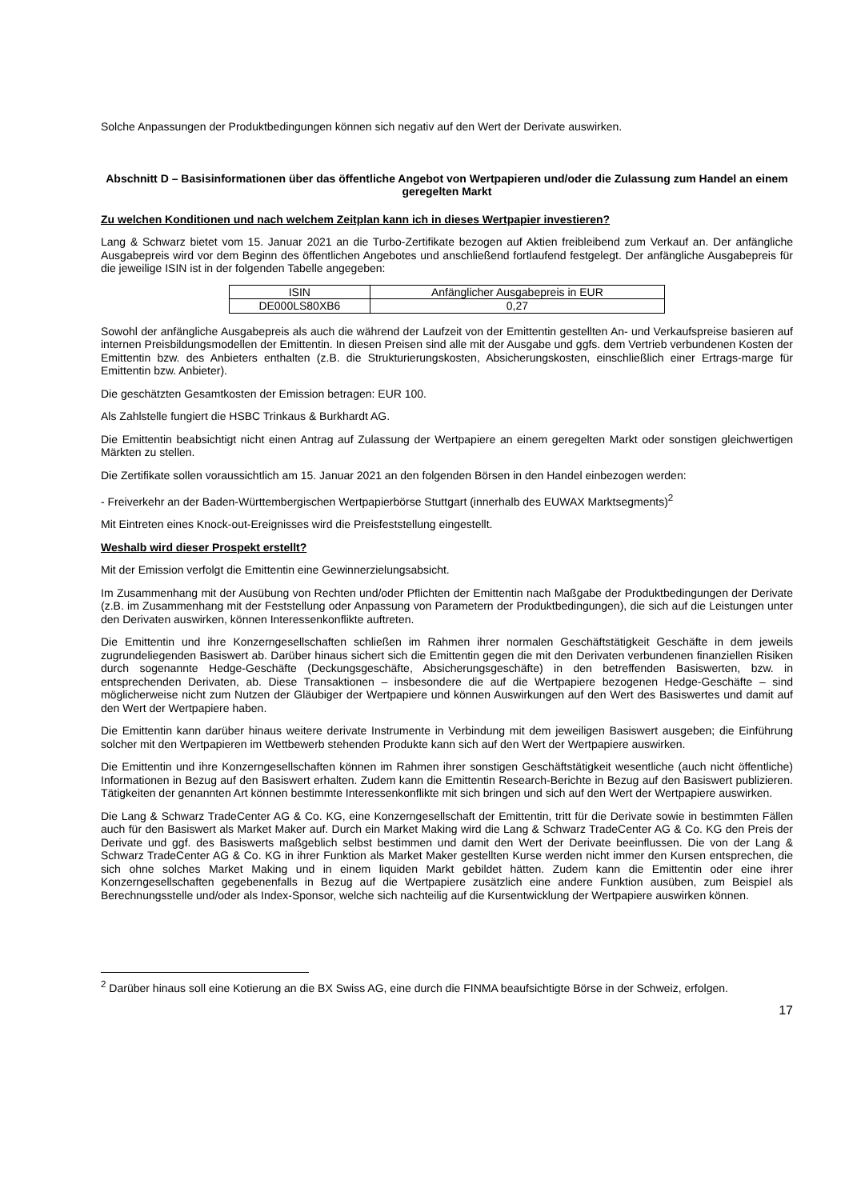Solche Anpassungen der Produktbedingungen können sich negativ auf den Wert der Derivate auswirken.
Abschnitt D – Basisinformationen über das öffentliche Angebot von Wertpapieren und/oder die Zulassung zum Handel an einem geregelten Markt
Zu welchen Konditionen und nach welchem Zeitplan kann ich in dieses Wertpapier investieren?
Lang & Schwarz bietet vom 15. Januar 2021 an die Turbo-Zertifikate bezogen auf Aktien freibleibend zum Verkauf an. Der anfängliche Ausgabepreis wird vor dem Beginn des öffentlichen Angebotes und anschließend fortlaufend festgelegt. Der anfängliche Ausgabepreis für die jeweilige ISIN ist in der folgenden Tabelle angegeben:
| ISIN | Anfänglicher Ausgabepreis in EUR |
| --- | --- |
| DE000LS80XB6 | 0,27 |
Sowohl der anfängliche Ausgabepreis als auch die während der Laufzeit von der Emittentin gestellten An- und Verkaufspreise basieren auf internen Preisbildungsmodellen der Emittentin. In diesen Preisen sind alle mit der Ausgabe und ggfs. dem Vertrieb verbundenen Kosten der Emittentin bzw. des Anbieters enthalten (z.B. die Strukturierungskosten, Absicherungskosten, einschließlich einer Ertrags-marge für Emittentin bzw. Anbieter).
Die geschätzten Gesamtkosten der Emission betragen: EUR 100.
Als Zahlstelle fungiert die HSBC Trinkaus & Burkhardt AG.
Die Emittentin beabsichtigt nicht einen Antrag auf Zulassung der Wertpapiere an einem geregelten Markt oder sonstigen gleichwertigen Märkten zu stellen.
Die Zertifikate sollen voraussichtlich am 15. Januar 2021 an den folgenden Börsen in den Handel einbezogen werden:
- Freiverkehr an der Baden-Württembergischen Wertpapierbörse Stuttgart (innerhalb des EUWAX Marktsegments)<sup>2</sup>
Mit Eintreten eines Knock-out-Ereignisses wird die Preisfeststellung eingestellt.
Weshalb wird dieser Prospekt erstellt?
Mit der Emission verfolgt die Emittentin eine Gewinnerzielungsabsicht.
Im Zusammenhang mit der Ausübung von Rechten und/oder Pflichten der Emittentin nach Maßgabe der Produktbedingungen der Derivate (z.B. im Zusammenhang mit der Feststellung oder Anpassung von Parametern der Produktbedingungen), die sich auf die Leistungen unter den Derivaten auswirken, können Interessenkonflikte auftreten.
Die Emittentin und ihre Konzerngesellschaften schließen im Rahmen ihrer normalen Geschäftstätigkeit Geschäfte in dem jeweils zugrundeliegenden Basiswert ab. Darüber hinaus sichert sich die Emittentin gegen die mit den Derivaten verbundenen finanziellen Risiken durch sogenannte Hedge-Geschäfte (Deckungsgeschäfte, Absicherungsgeschäfte) in den betreffenden Basiswerten, bzw. in entsprechenden Derivaten, ab. Diese Transaktionen – insbesondere die auf die Wertpapiere bezogenen Hedge-Geschäfte – sind möglicherweise nicht zum Nutzen der Gläubiger der Wertpapiere und können Auswirkungen auf den Wert des Basiswertes und damit auf den Wert der Wertpapiere haben.
Die Emittentin kann darüber hinaus weitere derivate Instrumente in Verbindung mit dem jeweiligen Basiswert ausgeben; die Einführung solcher mit den Wertpapieren im Wettbewerb stehenden Produkte kann sich auf den Wert der Wertpapiere auswirken.
Die Emittentin und ihre Konzerngesellschaften können im Rahmen ihrer sonstigen Geschäftstätigkeit wesentliche (auch nicht öffentliche) Informationen in Bezug auf den Basiswert erhalten. Zudem kann die Emittentin Research-Berichte in Bezug auf den Basiswert publizieren. Tätigkeiten der genannten Art können bestimmte Interessenkonflikte mit sich bringen und sich auf den Wert der Wertpapiere auswirken.
Die Lang & Schwarz TradeCenter AG & Co. KG, eine Konzerngesellschaft der Emittentin, tritt für die Derivate sowie in bestimmten Fällen auch für den Basiswert als Market Maker auf. Durch ein Market Making wird die Lang & Schwarz TradeCenter AG & Co. KG den Preis der Derivate und ggf. des Basiswerts maßgeblich selbst bestimmen und damit den Wert der Derivate beeinflussen. Die von der Lang & Schwarz TradeCenter AG & Co. KG in ihrer Funktion als Market Maker gestellten Kurse werden nicht immer den Kursen entsprechen, die sich ohne solches Market Making und in einem liquiden Markt gebildet hätten. Zudem kann die Emittentin oder eine ihrer Konzerngesellschaften gegebenenfalls in Bezug auf die Wertpapiere zusätzlich eine andere Funktion ausüben, zum Beispiel als Berechnungsstelle und/oder als Index-Sponsor, welche sich nachteilig auf die Kursentwicklung der Wertpapiere auswirken können.
<sup>2</sup> Darüber hinaus soll eine Kotierung an die BX Swiss AG, eine durch die FINMA beaufsichtigte Börse in der Schweiz, erfolgen.
17